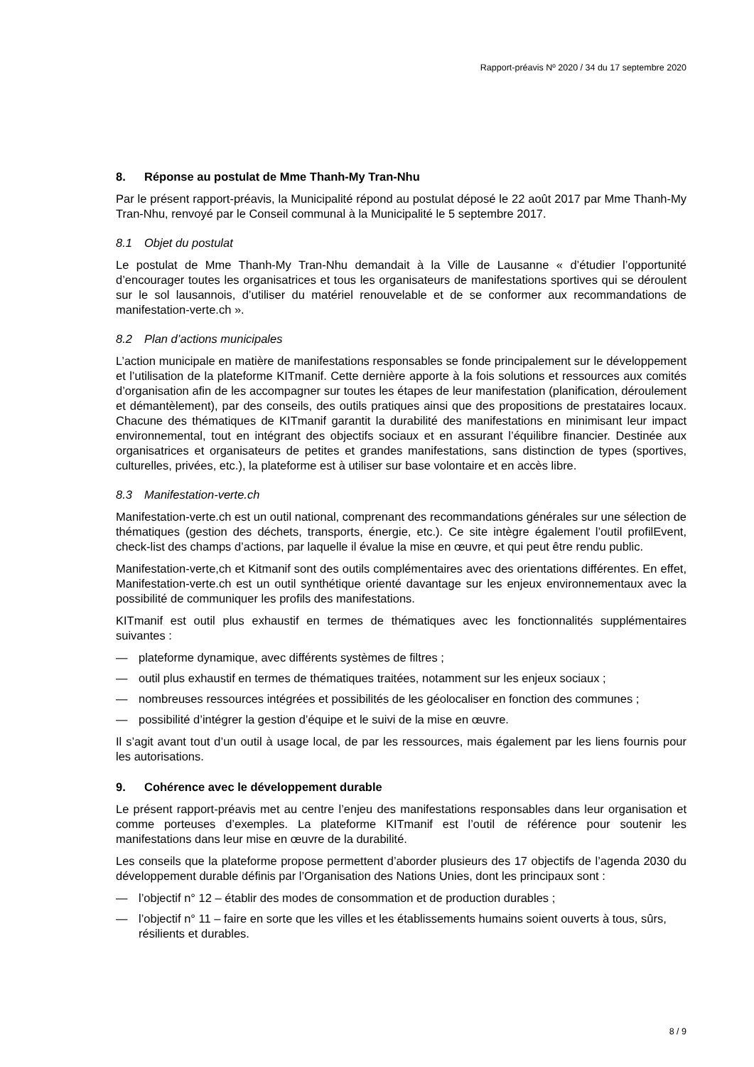Rapport-préavis Nº 2020 / 34 du 17 septembre 2020
8. Réponse au postulat de Mme Thanh-My Tran-Nhu
Par le présent rapport-préavis, la Municipalité répond au postulat déposé le 22 août 2017 par Mme Thanh-My Tran-Nhu, renvoyé par le Conseil communal à la Municipalité le 5 septembre 2017.
8.1 Objet du postulat
Le postulat de Mme Thanh-My Tran-Nhu demandait à la Ville de Lausanne « d’étudier l’opportunité d’encourager toutes les organisatrices et tous les organisateurs de manifestations sportives qui se déroulent sur le sol lausannois, d’utiliser du matériel renouvelable et de se conformer aux recommandations de manifestation-verte.ch ».
8.2 Plan d’actions municipales
L’action municipale en matière de manifestations responsables se fonde principalement sur le développement et l’utilisation de la plateforme KITmanif. Cette dernière apporte à la fois solutions et ressources aux comités d’organisation afin de les accompagner sur toutes les étapes de leur manifestation (planification, déroulement et démantèlement), par des conseils, des outils pratiques ainsi que des propositions de prestataires locaux. Chacune des thématiques de KITmanif garantit la durabilité des manifestations en minimisant leur impact environnemental, tout en intégrant des objectifs sociaux et en assurant l’équilibre financier. Destinée aux organisatrices et organisateurs de petites et grandes manifestations, sans distinction de types (sportives, culturelles, privées, etc.), la plateforme est à utiliser sur base volontaire et en accès libre.
8.3 Manifestation-verte.ch
Manifestation-verte.ch est un outil national, comprenant des recommandations générales sur une sélection de thématiques (gestion des déchets, transports, énergie, etc.). Ce site intègre également l’outil profilEvent, check-list des champs d’actions, par laquelle il évalue la mise en œuvre, et qui peut être rendu public.
Manifestation-verte,ch et Kitmanif sont des outils complémentaires avec des orientations différentes. En effet, Manifestation-verte.ch est un outil synthétique orienté davantage sur les enjeux environnementaux avec la possibilité de communiquer les profils des manifestations.
KITmanif est outil plus exhaustif en termes de thématiques avec les fonctionnalités supplémentaires suivantes :
— plateforme dynamique, avec différents systèmes de filtres ;
— outil plus exhaustif en termes de thématiques traitées, notamment sur les enjeux sociaux ;
— nombreuses ressources intégrées et possibilités de les géolocaliser en fonction des communes ;
— possibilité d’intégrer la gestion d’équipe et le suivi de la mise en œuvre.
Il s’agit avant tout d’un outil à usage local, de par les ressources, mais également par les liens fournis pour les autorisations.
9. Cohérence avec le développement durable
Le présent rapport-préavis met au centre l’enjeu des manifestations responsables dans leur organisation et comme porteuses d’exemples. La plateforme KITmanif est l’outil de référence pour soutenir les manifestations dans leur mise en œuvre de la durabilité.
Les conseils que la plateforme propose permettent d’aborder plusieurs des 17 objectifs de l’agenda 2030 du développement durable définis par l’Organisation des Nations Unies, dont les principaux sont :
— l’objectif n° 12 – établir des modes de consommation et de production durables ;
— l’objectif n° 11 – faire en sorte que les villes et les établissements humains soient ouverts à tous, sûrs, résilients et durables.
8 / 9